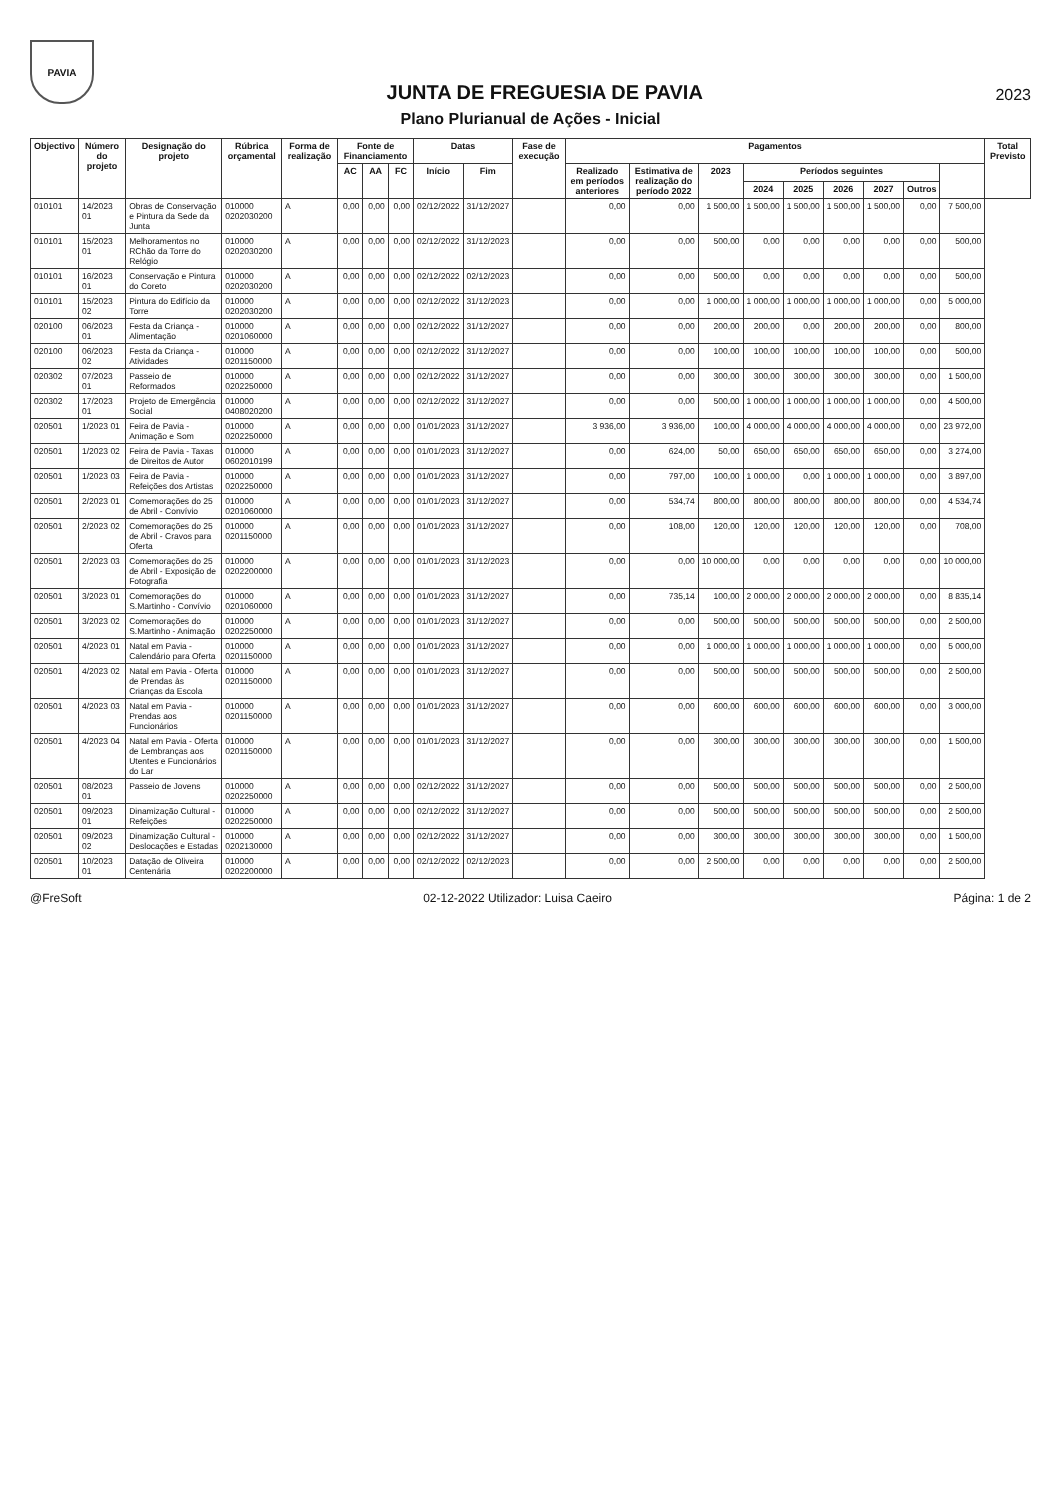PAVIA
JUNTA DE FREGUESIA DE PAVIA
2023
Plano Plurianual de Ações - Inicial
| Objectivo | Número do projeto | Designação do projeto | Rúbrica orçamental | Forma de realização | Fonte de Financiamento | | | Datas | | Fase de execução | Pagamentos | | | | | | | | | Total Previsto |
| --- | --- | --- | --- | --- | --- | --- | --- | --- | --- | --- | --- | --- | --- | --- | --- | --- | --- | --- | --- | --- |
| | | | | | AC | AA | FC | Início | Fim | | Realizado em períodos anteriores | Estimativa de realização do período 2022 | 2023 | Períodos seguintes | | | | | | |
| | | | | | | | | | | | | | | 2024 | 2025 | 2026 | 2027 | Outros | | |
| 010101 | 14/2023 01 | Obras de Conservação e Pintura da Sede da Junta | 010000 0202030200 | A | 0,00 | 0,00 | 0,00 | 02/12/2022 | 31/12/2027 | | 0,00 | 0,00 | 1 500,00 | 1 500,00 | 1 500,00 | 1 500,00 | 1 500,00 | 0,00 | 7 500,00 | |
| 010101 | 15/2023 01 | Melhoramentos no RChão da Torre do Relógio | 010000 0202030200 | A | 0,00 | 0,00 | 0,00 | 02/12/2022 | 31/12/2023 | | 0,00 | 0,00 | 500,00 | 0,00 | 0,00 | 0,00 | 0,00 | 0,00 | 500,00 | |
| 010101 | 16/2023 01 | Conservação e Pintura do Coreto | 010000 0202030200 | A | 0,00 | 0,00 | 0,00 | 02/12/2022 | 02/12/2023 | | 0,00 | 0,00 | 500,00 | 0,00 | 0,00 | 0,00 | 0,00 | 0,00 | 500,00 | |
| 010101 | 15/2023 02 | Pintura do Edifício da Torre | 010000 0202030200 | A | 0,00 | 0,00 | 0,00 | 02/12/2022 | 31/12/2023 | | 0,00 | 0,00 | 1 000,00 | 1 000,00 | 1 000,00 | 1 000,00 | 1 000,00 | 0,00 | 5 000,00 | |
| 020100 | 06/2023 01 | Festa da Criança - Alimentação | 010000 0201060000 | A | 0,00 | 0,00 | 0,00 | 02/12/2022 | 31/12/2027 | | 0,00 | 0,00 | 200,00 | 200,00 | 0,00 | 200,00 | 200,00 | 0,00 | 800,00 | |
| 020100 | 06/2023 02 | Festa da Criança - Atividades | 010000 0201150000 | A | 0,00 | 0,00 | 0,00 | 02/12/2022 | 31/12/2027 | | 0,00 | 0,00 | 100,00 | 100,00 | 100,00 | 100,00 | 100,00 | 0,00 | 500,00 | |
| 020302 | 07/2023 01 | Passeio de Reformados | 010000 0202250000 | A | 0,00 | 0,00 | 0,00 | 02/12/2022 | 31/12/2027 | | 0,00 | 0,00 | 300,00 | 300,00 | 300,00 | 300,00 | 300,00 | 0,00 | 1 500,00 | |
| 020302 | 17/2023 01 | Projeto de Emergência Social | 010000 0408020200 | A | 0,00 | 0,00 | 0,00 | 02/12/2022 | 31/12/2027 | | 0,00 | 0,00 | 500,00 | 1 000,00 | 1 000,00 | 1 000,00 | 1 000,00 | 0,00 | 4 500,00 | |
| 020501 | 1/2023 01 | Feira de Pavia - Animação e Som | 010000 0202250000 | A | 0,00 | 0,00 | 0,00 | 01/01/2023 | 31/12/2027 | | 3 936,00 | 3 936,00 | 100,00 | 4 000,00 | 4 000,00 | 4 000,00 | 4 000,00 | 0,00 | 23 972,00 | |
| 020501 | 1/2023 02 | Feira de Pavia - Taxas de Direitos de Autor | 010000 0602010199 | A | 0,00 | 0,00 | 0,00 | 01/01/2023 | 31/12/2027 | | 0,00 | 624,00 | 50,00 | 650,00 | 650,00 | 650,00 | 650,00 | 0,00 | 3 274,00 | |
| 020501 | 1/2023 03 | Feira de Pavia - Refeições dos Artistas | 010000 0202250000 | A | 0,00 | 0,00 | 0,00 | 01/01/2023 | 31/12/2027 | | 0,00 | 797,00 | 100,00 | 1 000,00 | 0,00 | 1 000,00 | 1 000,00 | 0,00 | 3 897,00 | |
| 020501 | 2/2023 01 | Comemorações do 25 de Abril - Convívio | 010000 0201060000 | A | 0,00 | 0,00 | 0,00 | 01/01/2023 | 31/12/2027 | | 0,00 | 534,74 | 800,00 | 800,00 | 800,00 | 800,00 | 800,00 | 0,00 | 4 534,74 | |
| 020501 | 2/2023 02 | Comemorações do 25 de Abril - Cravos para Oferta | 010000 0201150000 | A | 0,00 | 0,00 | 0,00 | 01/01/2023 | 31/12/2027 | | 0,00 | 108,00 | 120,00 | 120,00 | 120,00 | 120,00 | 120,00 | 0,00 | 708,00 | |
| 020501 | 2/2023 03 | Comemorações do 25 de Abril - Exposição de Fotografia | 010000 0202200000 | A | 0,00 | 0,00 | 0,00 | 01/01/2023 | 31/12/2023 | | 0,00 | 0,00 | 10 000,00 | 0,00 | 0,00 | 0,00 | 0,00 | 0,00 | 10 000,00 | |
| 020501 | 3/2023 01 | Comemorações do S.Martinho - Convívio | 010000 0201060000 | A | 0,00 | 0,00 | 0,00 | 01/01/2023 | 31/12/2027 | | 0,00 | 735,14 | 100,00 | 2 000,00 | 2 000,00 | 2 000,00 | 2 000,00 | 0,00 | 8 835,14 | |
| 020501 | 3/2023 02 | Comemorações do S.Martinho - Animação | 010000 0202250000 | A | 0,00 | 0,00 | 0,00 | 01/01/2023 | 31/12/2027 | | 0,00 | 0,00 | 500,00 | 500,00 | 500,00 | 500,00 | 500,00 | 0,00 | 2 500,00 | |
| 020501 | 4/2023 01 | Natal em Pavia - Calendário para Oferta | 010000 0201150000 | A | 0,00 | 0,00 | 0,00 | 01/01/2023 | 31/12/2027 | | 0,00 | 0,00 | 1 000,00 | 1 000,00 | 1 000,00 | 1 000,00 | 1 000,00 | 0,00 | 5 000,00 | |
| 020501 | 4/2023 02 | Natal em Pavia - Oferta de Prendas às Crianças da Escola | 010000 0201150000 | A | 0,00 | 0,00 | 0,00 | 01/01/2023 | 31/12/2027 | | 0,00 | 0,00 | 500,00 | 500,00 | 500,00 | 500,00 | 500,00 | 0,00 | 2 500,00 | |
| 020501 | 4/2023 03 | Natal em Pavia - Prendas aos Funcionários | 010000 0201150000 | A | 0,00 | 0,00 | 0,00 | 01/01/2023 | 31/12/2027 | | 0,00 | 0,00 | 600,00 | 600,00 | 600,00 | 600,00 | 600,00 | 0,00 | 3 000,00 | |
| 020501 | 4/2023 04 | Natal em Pavia - Oferta de Lembranças aos Utentes e Funcionários do Lar | 010000 0201150000 | A | 0,00 | 0,00 | 0,00 | 01/01/2023 | 31/12/2027 | | 0,00 | 0,00 | 300,00 | 300,00 | 300,00 | 300,00 | 300,00 | 0,00 | 1 500,00 | |
| 020501 | 08/2023 01 | Passeio de Jovens | 010000 0202250000 | A | 0,00 | 0,00 | 0,00 | 02/12/2022 | 31/12/2027 | | 0,00 | 0,00 | 500,00 | 500,00 | 500,00 | 500,00 | 500,00 | 0,00 | 2 500,00 | |
| 020501 | 09/2023 01 | Dinamização Cultural - Refeições | 010000 0202250000 | A | 0,00 | 0,00 | 0,00 | 02/12/2022 | 31/12/2027 | | 0,00 | 0,00 | 500,00 | 500,00 | 500,00 | 500,00 | 500,00 | 0,00 | 2 500,00 | |
| 020501 | 09/2023 02 | Dinamização Cultural - Deslocações e Estadas | 010000 0202130000 | A | 0,00 | 0,00 | 0,00 | 02/12/2022 | 31/12/2027 | | 0,00 | 0,00 | 300,00 | 300,00 | 300,00 | 300,00 | 300,00 | 0,00 | 1 500,00 | |
| 020501 | 10/2023 01 | Datação de Oliveira Centenária | 010000 0202200000 | A | 0,00 | 0,00 | 0,00 | 02/12/2022 | 02/12/2023 | | 0,00 | 0,00 | 2 500,00 | 0,00 | 0,00 | 0,00 | 0,00 | 0,00 | 2 500,00 | |
@FreSoft 02-12-2022 Utilizador: Luisa Caeiro Página: 1 de 2